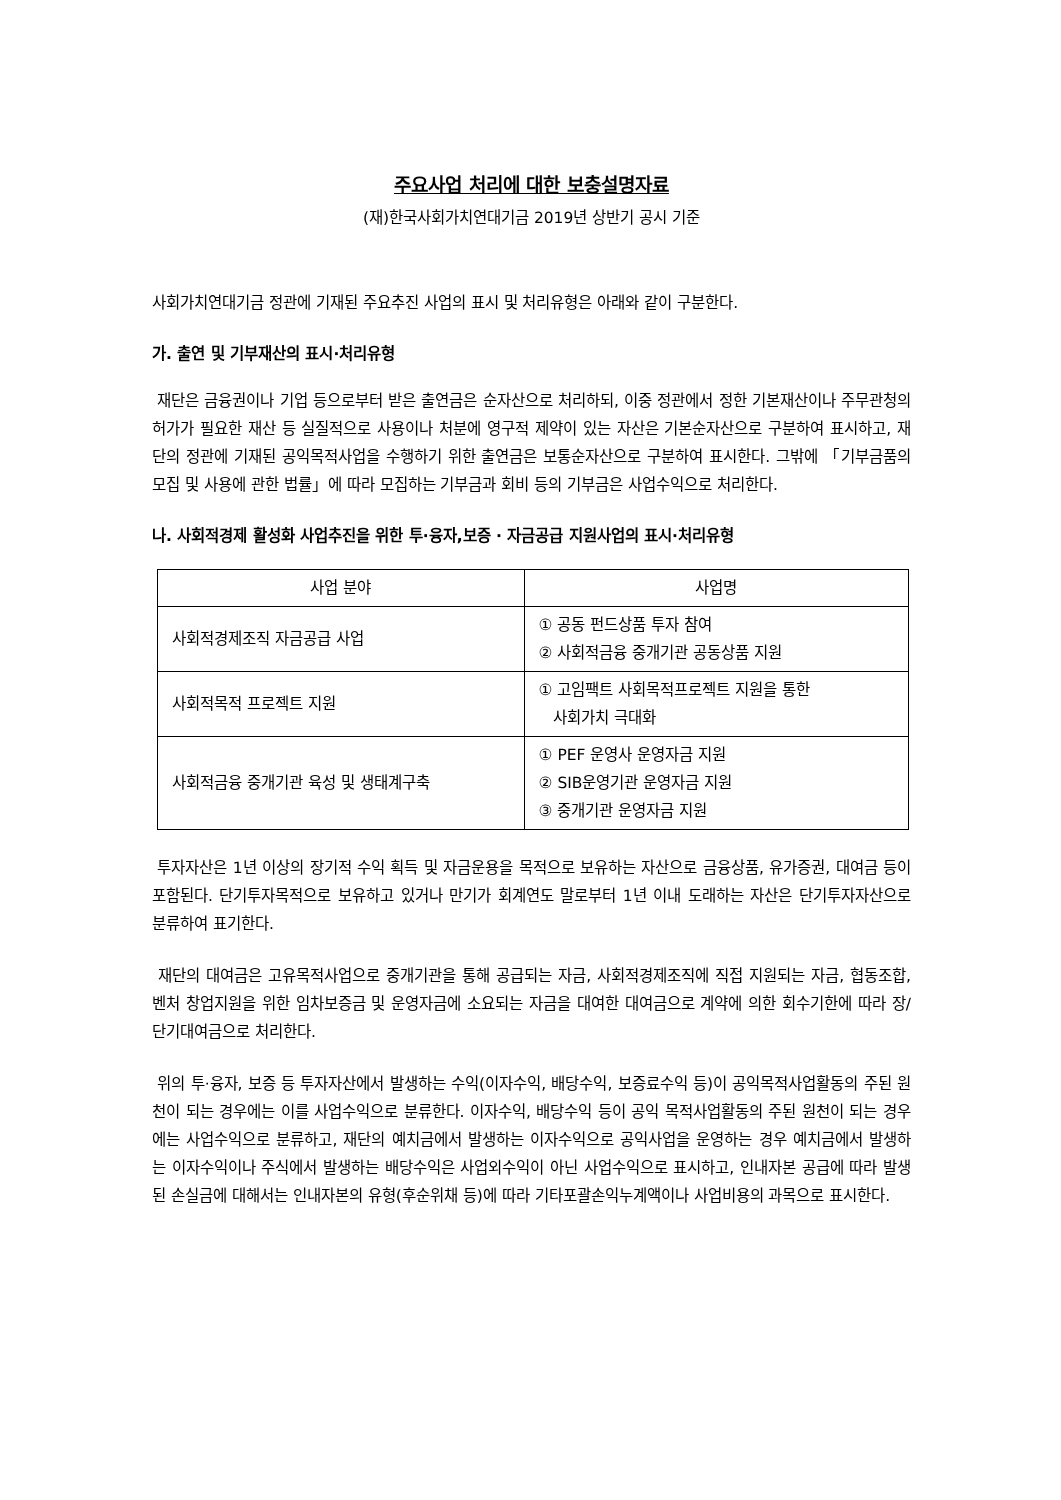주요사업 처리에 대한 보충설명자료
(재)한국사회가치연대기금 2019년 상반기 공시 기준
사회가치연대기금 정관에 기재된 주요추진 사업의 표시 및 처리유형은 아래와 같이 구분한다.
가. 출연 및 기부재산의 표시·처리유형
재단은 금융권이나 기업 등으로부터 받은 출연금은 순자산으로 처리하되, 이중 정관에서 정한 기본재산이나 주무관청의 허가가 필요한 재산 등 실질적으로 사용이나 처분에 영구적 제약이 있는 자산은 기본순자산으로 구분하여 표시하고, 재단의 정관에 기재된 공익목적사업을 수행하기 위한 출연금은 보통순자산으로 구분하여 표시한다. 그밖에 「기부금품의 모집 및 사용에 관한 법률」에 따라 모집하는 기부금과 회비 등의 기부금은 사업수익으로 처리한다.
나. 사회적경제 활성화 사업추진을 위한 투·융자,보증 · 자금공급 지원사업의 표시·처리유형
| 사업 분야 | 사업명 |
| --- | --- |
| 사회적경제조직 자금공급 사업 | ① 공동 펀드상품 투자 참여 ② 사회적금융 중개기관 공동상품 지원 |
| 사회적목적 프로젝트 지원 | ① 고임팩트 사회목적프로젝트 지원을 통한 사회가치 극대화 |
| 사회적금융 중개기관 육성 및 생태계구축 | ① PEF 운영사 운영자금 지원 ② SIB운영기관 운영자금 지원 ③ 중개기관 운영자금 지원 |
투자자산은 1년 이상의 장기적 수익 획득 및 자금운용을 목적으로 보유하는 자산으로 금융상품, 유가증권, 대여금 등이 포함된다. 단기투자목적으로 보유하고 있거나 만기가 회계연도 말로부터 1년 이내 도래하는 자산은 단기투자자산으로 분류하여 표기한다.
재단의 대여금은 고유목적사업으로 중개기관을 통해 공급되는 자금, 사회적경제조직에 직접 지원되는 자금, 협동조합, 벤처 창업지원을 위한 임차보증금 및 운영자금에 소요되는 자금을 대여한 대여금으로 계약에 의한 회수기한에 따라 장/단기대여금으로 처리한다.
위의 투·융자, 보증 등 투자자산에서 발생하는 수익(이자수익, 배당수익, 보증료수익 등)이 공익목적사업활동의 주된 원천이 되는 경우에는 이를 사업수익으로 분류한다. 이자수익, 배당수익 등이 공익 목적사업활동의 주된 원천이 되는 경우에는 사업수익으로 분류하고, 재단의 예치금에서 발생하는 이자수익으로 공익사업을 운영하는 경우 예치금에서 발생하는 이자수익이나 주식에서 발생하는 배당수익은 사업외수익이 아닌 사업수익으로 표시하고, 인내자본 공급에 따라 발생된 손실금에 대해서는 인내자본의 유형(후순위채 등)에 따라 기타포괄손익누계액이나 사업비용의 과목으로 표시한다.